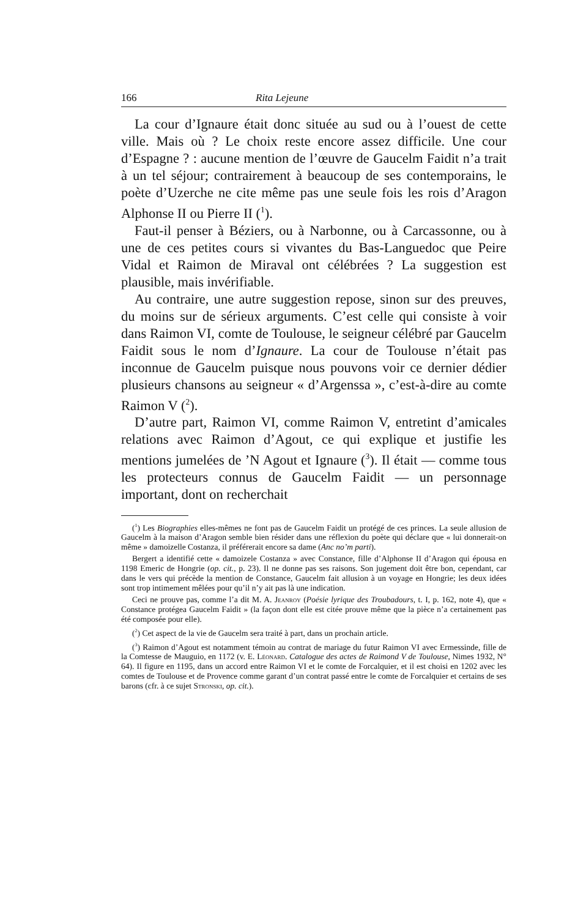166 Rita Lejeune
La cour d’Ignaure était donc située au sud ou à l’ouest de cette ville. Mais où ? Le choix reste encore assez difficile. Une cour d’Espagne ? : aucune mention de l’œuvre de Gaucelm Faidit n’a trait à un tel séjour; contrairement à beaucoup de ses contemporains, le poète d’Uzerche ne cite même pas une seule fois les rois d’Aragon Alphonse II ou Pierre II (<sup>1</sup>).
Faut-il penser à Béziers, ou à Narbonne, ou à Carcassonne, ou à une de ces petites cours si vivantes du Bas-Languedoc que Peire Vidal et Raimon de Miraval ont célébrées ? La suggestion est plausible, mais invérifiable.
Au contraire, une autre suggestion repose, sinon sur des preuves, du moins sur de sérieux arguments. C’est celle qui consiste à voir dans Raimon VI, comte de Toulouse, le seigneur célébré par Gaucelm Faidit sous le nom d’Ignaure. La cour de Toulouse n’était pas inconnue de Gaucelm puisque nous pouvons voir ce dernier dédier plusieurs chansons au seigneur « d’Argenssa », c’est-à-dire au comte Raimon V (<sup>2</sup>).
D’autre part, Raimon VI, comme Raimon V, entretint d’amicales relations avec Raimon d’Agout, ce qui explique et justifie les mentions jumelées de ’N Agout et Ignaure (<sup>3</sup>). Il était — comme tous les protecteurs connus de Gaucelm Faidit — un personnage important, dont on recherchait
(<sup>1</sup>) Les Biographies elles-mêmes ne font pas de Gaucelm Faidit un protégé de ces princes. La seule allusion de Gaucelm à la maison d’Aragon semble bien résider dans une réflexion du poète qui déclare que « lui donnerait-on même » damoizelle Costanza, il préférerait encore sa dame (Anc no’m parti).
Bergert a identifié cette « damoizele Costanza » avec Constance, fille d’Alphonse II d’Aragon qui épousa en 1198 Emeric de Hongrie (op. cit., p. 23). Il ne donne pas ses raisons. Son jugement doit être bon, cependant, car dans le vers qui précède la mention de Constance, Gaucelm fait allusion à un voyage en Hongrie; les deux idées sont trop intimement mêlées pour qu’il n’y ait pas là une indication.
Ceci ne prouve pas, comme l’a dit M. A. Jeanroy (Poésie lyrique des Troubadours, t. I, p. 162, note 4), que « Constance protégea Gaucelm Faidit » (la façon dont elle est citée prouve même que la pièce n’a certainement pas été composée pour elle).
(<sup>2</sup>) Cet aspect de la vie de Gaucelm sera traité à part, dans un prochain article.
(<sup>3</sup>) Raimon d’Agout est notamment témoin au contrat de mariage du futur Raimon VI avec Ermessinde, fille de la Comtesse de Mauguio, en 1172 (v. E. Léonard. Catalogue des actes de Raimond V de Toulouse, Nimes 1932, N° 64). Il figure en 1195, dans un accord entre Raimon VI et le comte de Forcalquier, et il est choisi en 1202 avec les comtes de Toulouse et de Provence comme garant d’un contrat passé entre le comte de Forcalquier et certains de ses barons (cfr. à ce sujet Stronski, op. cit.).